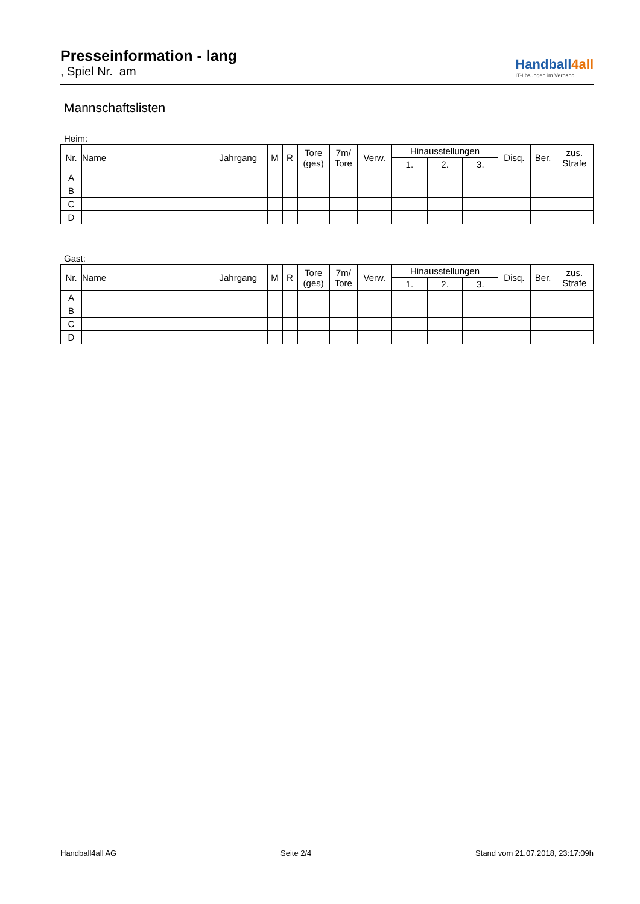Presseinformation - lang
, Spiel Nr. am
Handball4all
IT-Lösungen im Verband
Mannschaftslisten
Heim:
| Nr. | Name | Jahrgang | M | R | Tore (ges) | 7m/ Tore | Verw. | Hinausstellungen | | | Disq. | Ber. | zus. Strafe |
| --- | --- | --- | --- | --- | --- | --- | --- | --- | --- | --- | --- | --- | --- |
| | | | | | | | | 1. | 2. | 3. | | | |
| A | | | | | | | | | | | | | |
| B | | | | | | | | | | | | | |
| C | | | | | | | | | | | | | |
| D | | | | | | | | | | | | | |
Gast:
| Nr. | Name | Jahrgang | M | R | Tore (ges) | 7m/ Tore | Verw. | Hinausstellungen | | | Disq. | Ber. | zus. Strafe |
| --- | --- | --- | --- | --- | --- | --- | --- | --- | --- | --- | --- | --- | --- |
| | | | | | | | | 1. | 2. | 3. | | | |
| A | | | | | | | | | | | | | |
| B | | | | | | | | | | | | | |
| C | | | | | | | | | | | | | |
| D | | | | | | | | | | | | | |
Handball4all AG Seite 2/4 Stand vom 21.07.2018, 23:17:09h